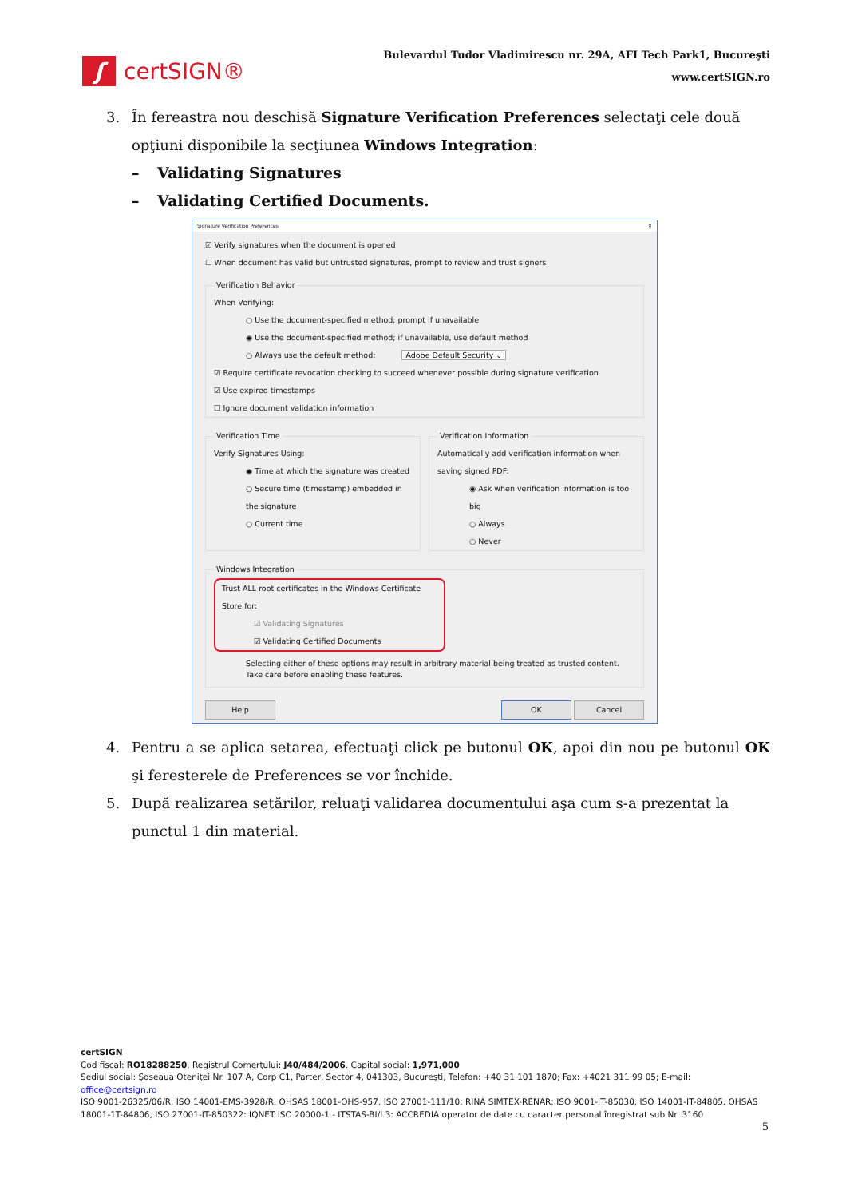ʃ certSIGN®
Bulevardul Tudor Vladimirescu nr. 29A, AFI Tech Park1, Bucureşti
www.certSIGN.ro
3. În fereastra nou deschisă Signature Verification Preferences selectaţi cele două opţiuni disponibile la secţiunea Windows Integration:
– Validating Signatures
– Validating Certified Documents.
Signature Verification Preferences ✕
☑ Verify signatures when the document is opened
☐ When document has valid but untrusted signatures, prompt to review and trust signers
Verification Behavior
When Verifying:
○ Use the document-specified method; prompt if unavailable
◉ Use the document-specified method; if unavailable, use default method
○ Always use the default method: Adobe Default Security ⌄
☑ Require certificate revocation checking to succeed whenever possible during signature verification
☑ Use expired timestamps
☐ Ignore document validation information
Verification Time
Verify Signatures Using:
◉ Time at which the signature was created
○ Secure time (timestamp) embedded in the signature
○ Current time
Verification Information
Automatically add verification information when saving signed PDF:
◉ Ask when verification information is too big
○ Always
○ Never
Windows Integration
Trust ALL root certificates in the Windows Certificate Store for:
☑ Validating Signatures
☑ Validating Certified Documents
Selecting either of these options may result in arbitrary material being treated as trusted content.
Take care before enabling these features.
Help OK Cancel
4. Pentru a se aplica setarea, efectuaţi click pe butonul OK, apoi din nou pe butonul OK şi feresterele de Preferences se vor închide.
5. După realizarea setărilor, reluaţi validarea documentului aşa cum s-a prezentat la punctul 1 din material.
certSIGN
Cod fiscal: RO18288250, Registrul Comerţului: J40/484/2006. Capital social: 1,971,000
Sediul social: Şoseaua Oteniţei Nr. 107 A, Corp C1, Parter, Sector 4, 041303, Bucureşti, Telefon: +40 31 101 1870; Fax: +4021 311 99 05; E-mail: office@certsign.ro
ISO 9001-26325/06/R, ISO 14001-EMS-3928/R, OHSAS 18001-OHS-957, ISO 27001-111/10: RINA SIMTEX-RENAR; ISO 9001-IT-85030, ISO 14001-IT-84805, OHSAS 18001-1T-84806, ISO 27001-IT-850322: IQNET ISO 20000-1 - ITSTAS-BI/I 3: ACCREDIA operator de date cu caracter personal înregistrat sub Nr. 3160
5